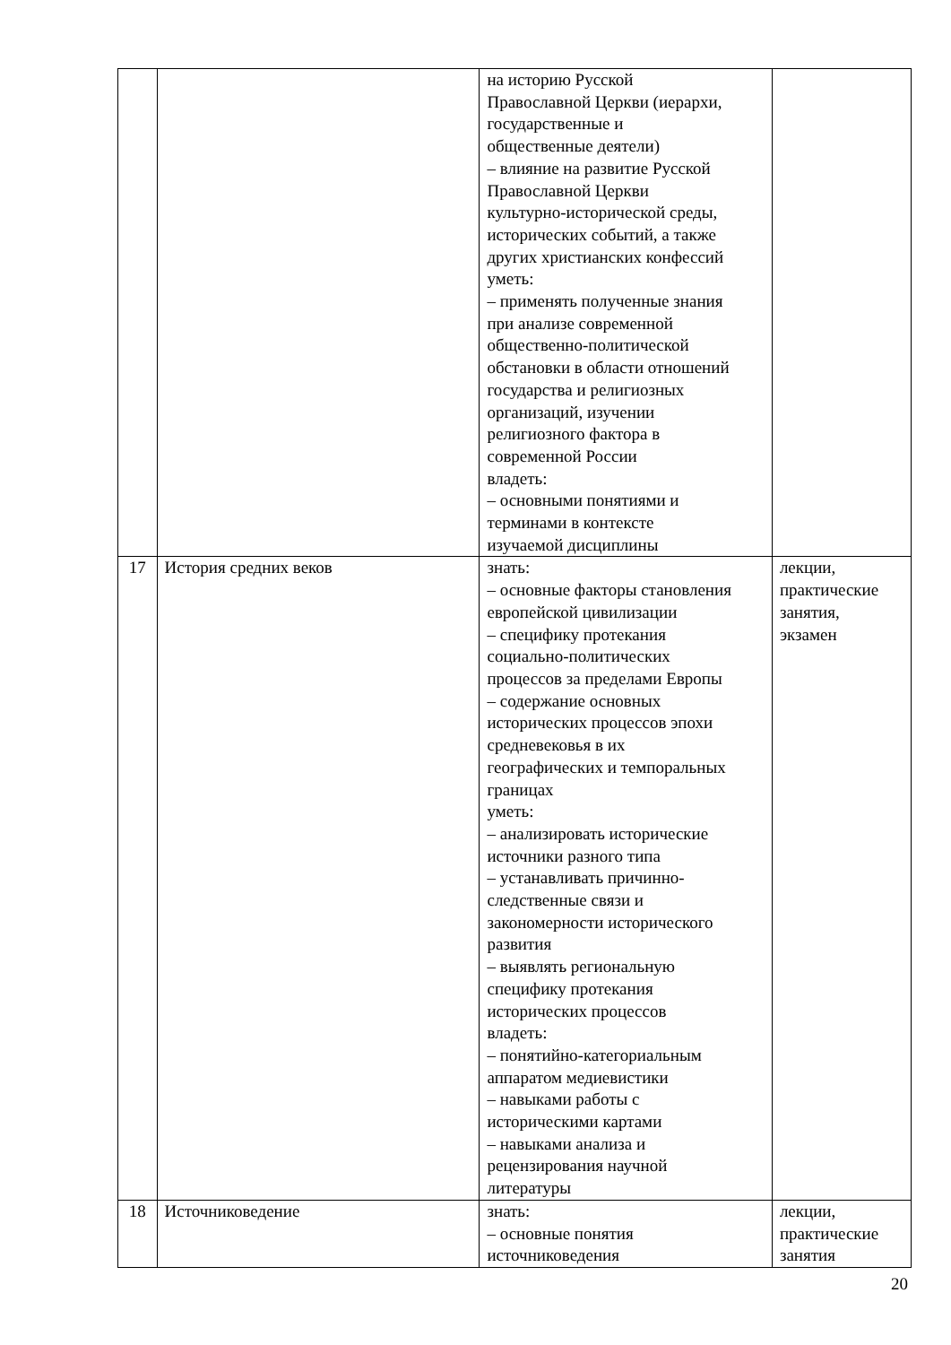| | | на историю Русской Православной Церкви (иерархи, государственные и общественные деятели) – влияние на развитие Русской Православной Церкви культурно-исторической среды, исторических событий, а также других христианских конфессий уметь: – применять полученные знания при анализе современной общественно-политической обстановки в области отношений государства и религиозных организаций, изучении религиозного фактора в современной России владеть: – основными понятиями и терминами в контексте изучаемой дисциплины | |
| 17 | История средних веков | знать: – основные факторы становления европейской цивилизации – специфику протекания социально-политических процессов за пределами Европы – содержание основных исторических процессов эпохи средневековья в их географических и темпоральных границах уметь: – анализировать исторические источники разного типа – устанавливать причинно- следственные связи и закономерности исторического развития – выявлять региональную специфику протекания исторических процессов владеть: – понятийно-категориальным аппаратом медиевистики – навыками работы с историческими картами – навыками анализа и рецензирования научной литературы | лекции, практические занятия, экзамен |
| 18 | Источниковедение | знать: – основные понятия источниковедения | лекции, практические занятия |
20